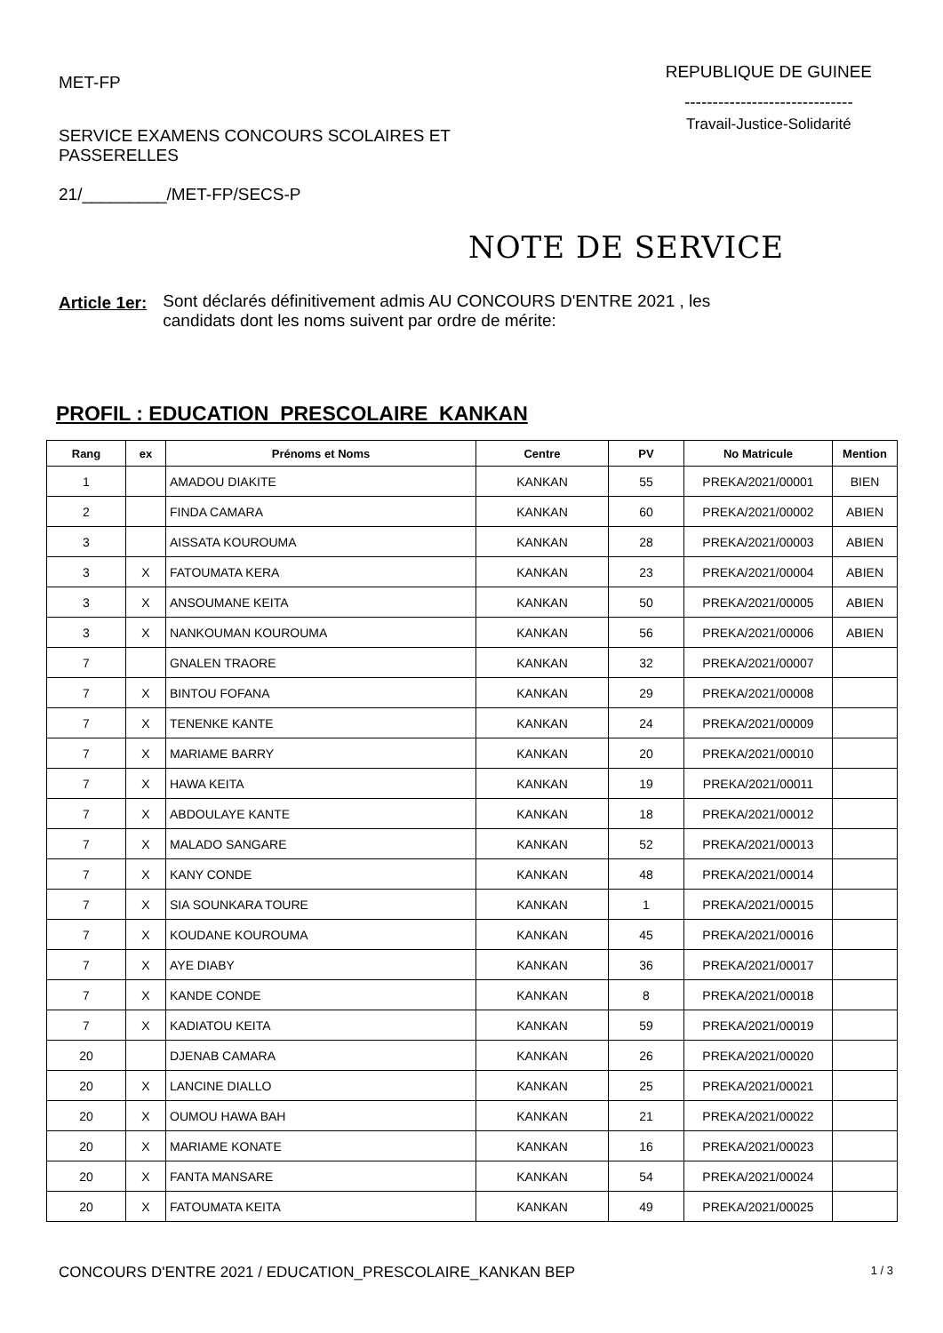MET-FP
SERVICE EXAMENS CONCOURS SCOLAIRES ET
PASSERELLES
21/_________/MET-FP/SECS-P
REPUBLIQUE DE GUINEE
------------------------------
Travail-Justice-Solidarité
NOTE DE SERVICE
Article 1er: Sont déclarés définitivement admis AU CONCOURS D'ENTRE 2021 , les
candidats dont les noms suivent par ordre de mérite:
PROFIL : EDUCATION_PRESCOLAIRE_KANKAN
| Rang | ex | Prénoms et Noms | Centre | PV | No Matricule | Mention |
| --- | --- | --- | --- | --- | --- | --- |
| 1 | | AMADOU DIAKITE | KANKAN | 55 | PREKA/2021/00001 | BIEN |
| 2 | | FINDA CAMARA | KANKAN | 60 | PREKA/2021/00002 | ABIEN |
| 3 | | AISSATA KOUROUMA | KANKAN | 28 | PREKA/2021/00003 | ABIEN |
| 3 | X | FATOUMATA KERA | KANKAN | 23 | PREKA/2021/00004 | ABIEN |
| 3 | X | ANSOUMANE KEITA | KANKAN | 50 | PREKA/2021/00005 | ABIEN |
| 3 | X | NANKOUMAN KOUROUMA | KANKAN | 56 | PREKA/2021/00006 | ABIEN |
| 7 | | GNALEN TRAORE | KANKAN | 32 | PREKA/2021/00007 | |
| 7 | X | BINTOU FOFANA | KANKAN | 29 | PREKA/2021/00008 | |
| 7 | X | TENENKE KANTE | KANKAN | 24 | PREKA/2021/00009 | |
| 7 | X | MARIAME BARRY | KANKAN | 20 | PREKA/2021/00010 | |
| 7 | X | HAWA KEITA | KANKAN | 19 | PREKA/2021/00011 | |
| 7 | X | ABDOULAYE KANTE | KANKAN | 18 | PREKA/2021/00012 | |
| 7 | X | MALADO SANGARE | KANKAN | 52 | PREKA/2021/00013 | |
| 7 | X | KANY CONDE | KANKAN | 48 | PREKA/2021/00014 | |
| 7 | X | SIA SOUNKARA TOURE | KANKAN | 1 | PREKA/2021/00015 | |
| 7 | X | KOUDANE KOUROUMA | KANKAN | 45 | PREKA/2021/00016 | |
| 7 | X | AYE DIABY | KANKAN | 36 | PREKA/2021/00017 | |
| 7 | X | KANDE CONDE | KANKAN | 8 | PREKA/2021/00018 | |
| 7 | X | KADIATOU KEITA | KANKAN | 59 | PREKA/2021/00019 | |
| 20 | | DJENAB CAMARA | KANKAN | 26 | PREKA/2021/00020 | |
| 20 | X | LANCINE DIALLO | KANKAN | 25 | PREKA/2021/00021 | |
| 20 | X | OUMOU HAWA BAH | KANKAN | 21 | PREKA/2021/00022 | |
| 20 | X | MARIAME KONATE | KANKAN | 16 | PREKA/2021/00023 | |
| 20 | X | FANTA MANSARE | KANKAN | 54 | PREKA/2021/00024 | |
| 20 | X | FATOUMATA KEITA | KANKAN | 49 | PREKA/2021/00025 | |
CONCOURS D'ENTRE 2021 / EDUCATION_PRESCOLAIRE_KANKAN BEP 1 / 3